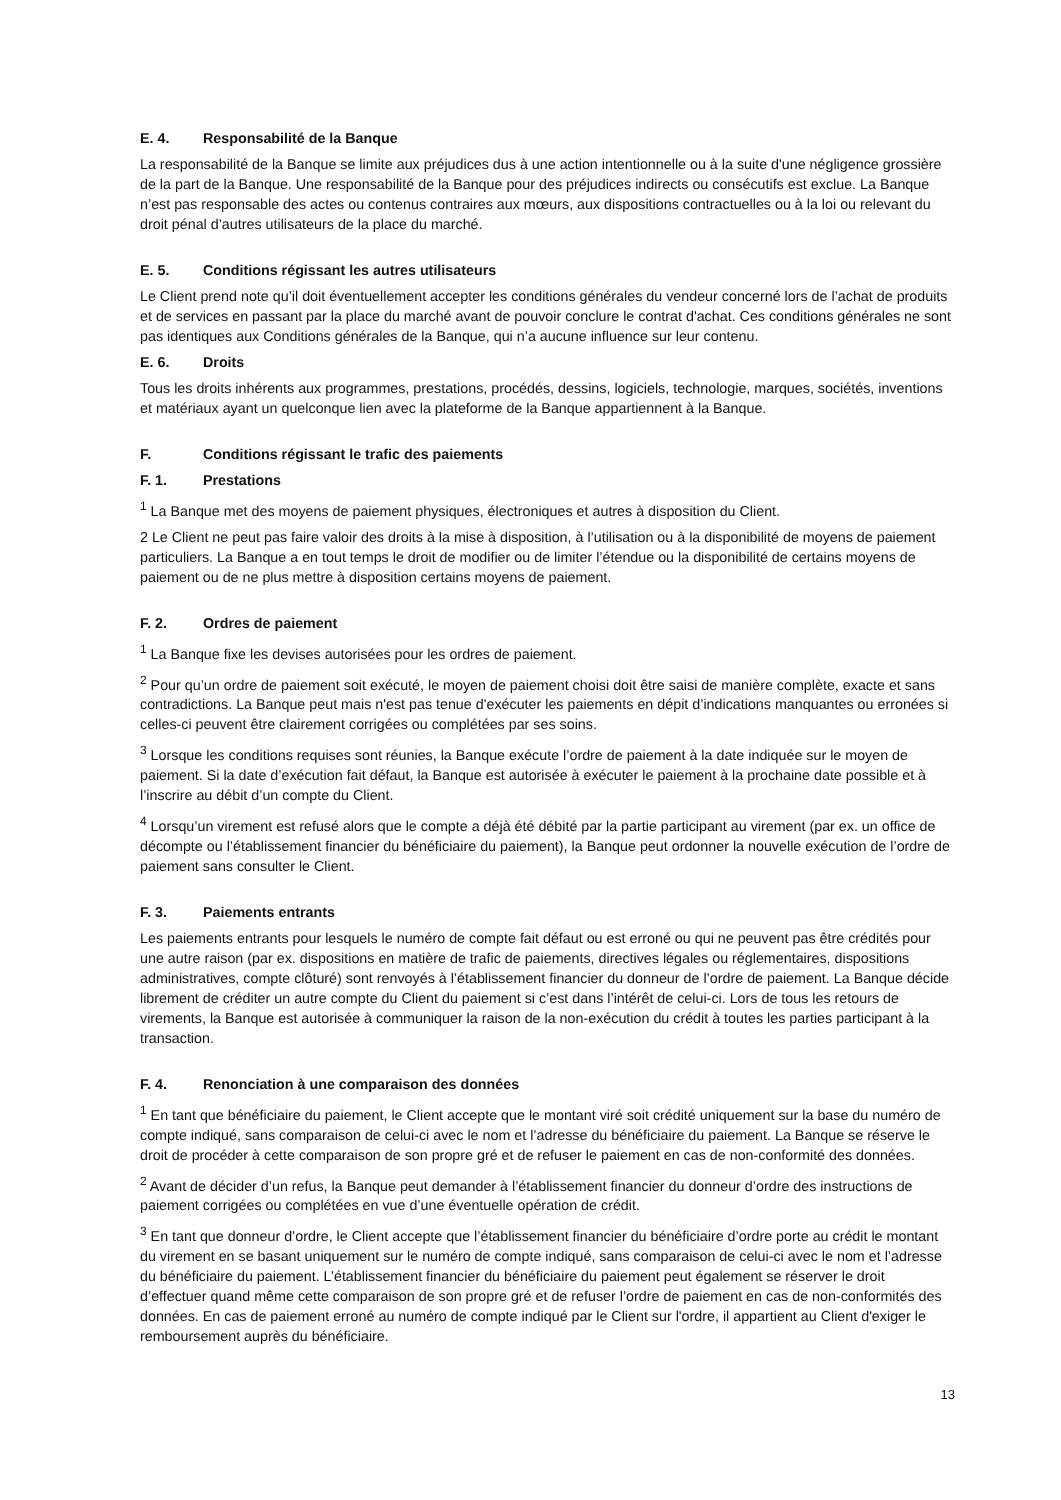E. 4. Responsabilité de la Banque
La responsabilité de la Banque se limite aux préjudices dus à une action intentionnelle ou à la suite d'une négligence grossière de la part de la Banque. Une responsabilité de la Banque pour des préjudices indirects ou consécutifs est exclue. La Banque n’est pas responsable des actes ou contenus contraires aux mœurs, aux dispositions contractuelles ou à la loi ou relevant du droit pénal d’autres utilisateurs de la place du marché.
E. 5. Conditions régissant les autres utilisateurs
Le Client prend note qu’il doit éventuellement accepter les conditions générales du vendeur concerné lors de l’achat de produits et de services en passant par la place du marché avant de pouvoir conclure le contrat d'achat. Ces conditions générales ne sont pas identiques aux Conditions générales de la Banque, qui n’a aucune influence sur leur contenu.
E. 6. Droits
Tous les droits inhérents aux programmes, prestations, procédés, dessins, logiciels, technologie, marques, sociétés, inventions et matériaux ayant un quelconque lien avec la plateforme de la Banque appartiennent à la Banque.
F. Conditions régissant le trafic des paiements
F. 1. Prestations
<sup>1</sup> La Banque met des moyens de paiement physiques, électroniques et autres à disposition du Client.
2 Le Client ne peut pas faire valoir des droits à la mise à disposition, à l’utilisation ou à la disponibilité de moyens de paiement particuliers. La Banque a en tout temps le droit de modifier ou de limiter l’étendue ou la disponibilité de certains moyens de paiement ou de ne plus mettre à disposition certains moyens de paiement.
F. 2. Ordres de paiement
<sup>1</sup> La Banque fixe les devises autorisées pour les ordres de paiement.
<sup>2</sup> Pour qu’un ordre de paiement soit exécuté, le moyen de paiement choisi doit être saisi de manière complète, exacte et sans contradictions. La Banque peut mais n'est pas tenue d'exécuter les paiements en dépit d’indications manquantes ou erronées si celles-ci peuvent être clairement corrigées ou complétées par ses soins.
<sup>3</sup> Lorsque les conditions requises sont réunies, la Banque exécute l’ordre de paiement à la date indiquée sur le moyen de paiement. Si la date d’exécution fait défaut, la Banque est autorisée à exécuter le paiement à la prochaine date possible et à l’inscrire au débit d’un compte du Client.
<sup>4</sup> Lorsqu’un virement est refusé alors que le compte a déjà été débité par la partie participant au virement (par ex. un office de décompte ou l’établissement financier du bénéficiaire du paiement), la Banque peut ordonner la nouvelle exécution de l’ordre de paiement sans consulter le Client.
F. 3. Paiements entrants
Les paiements entrants pour lesquels le numéro de compte fait défaut ou est erroné ou qui ne peuvent pas être crédités pour une autre raison (par ex. dispositions en matière de trafic de paiements, directives légales ou réglementaires, dispositions administratives, compte clôturé) sont renvoyés à l’établissement financier du donneur de l’ordre de paiement. La Banque décide librement de créditer un autre compte du Client du paiement si c’est dans l’intérêt de celui-ci. Lors de tous les retours de virements, la Banque est autorisée à communiquer la raison de la non-exécution du crédit à toutes les parties participant à la transaction.
F. 4. Renonciation à une comparaison des données
<sup>1</sup> En tant que bénéficiaire du paiement, le Client accepte que le montant viré soit crédité uniquement sur la base du numéro de compte indiqué, sans comparaison de celui-ci avec le nom et l’adresse du bénéficiaire du paiement. La Banque se réserve le droit de procéder à cette comparaison de son propre gré et de refuser le paiement en cas de non-conformité des données.
<sup>2</sup> Avant de décider d’un refus, la Banque peut demander à l’établissement financier du donneur d’ordre des instructions de paiement corrigées ou complétées en vue d’une éventuelle opération de crédit.
<sup>3</sup> En tant que donneur d’ordre, le Client accepte que l’établissement financier du bénéficiaire d’ordre porte au crédit le montant du virement en se basant uniquement sur le numéro de compte indiqué, sans comparaison de celui-ci avec le nom et l’adresse du bénéficiaire du paiement. L’établissement financier du bénéficiaire du paiement peut également se réserver le droit d’effectuer quand même cette comparaison de son propre gré et de refuser l’ordre de paiement en cas de non-conformités des données. En cas de paiement erroné au numéro de compte indiqué par le Client sur l'ordre, il appartient au Client d'exiger le remboursement auprès du bénéficiaire.
13